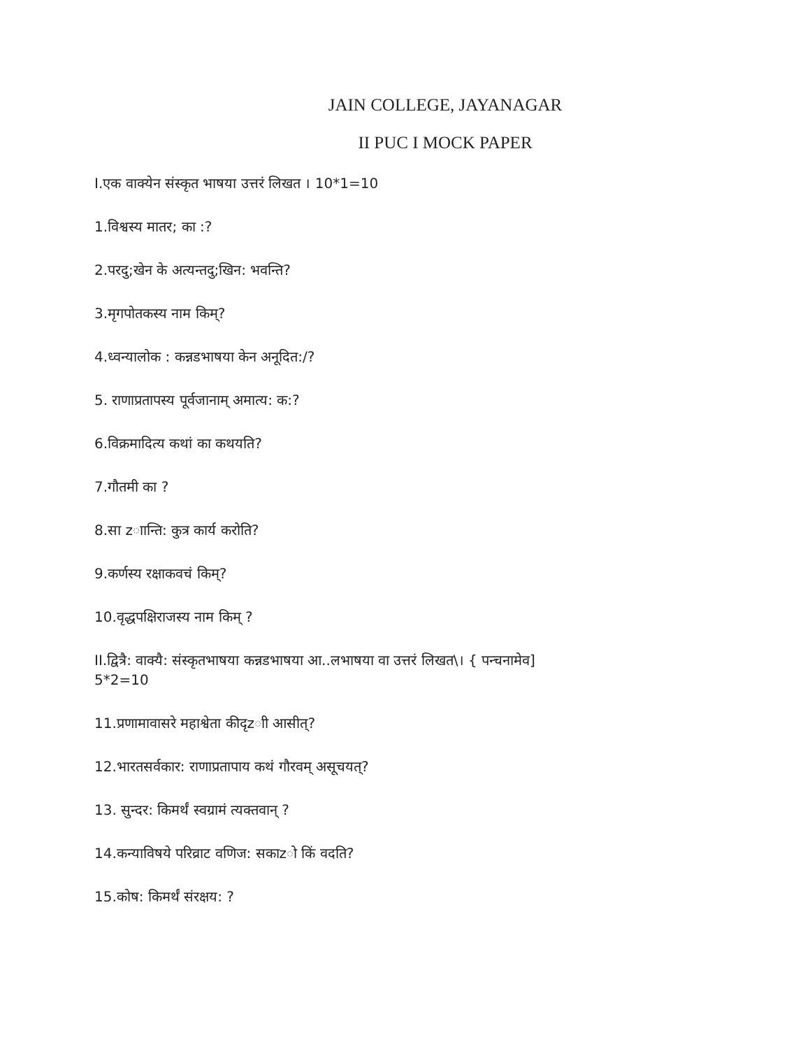JAIN COLLEGE, JAYANAGAR
II PUC I MOCK PAPER
I.एक वाक्येन संस्कृत भाषया उत्तरं लिखत । 10*1=10
1.विश्वस्य मातर; का :?
2.परदु;खेन के अत्यन्तदु;खिन: भवन्ति?
3.मृगपोतकस्य नाम किम्?
4.ध्वन्यालोक : कन्नडभाषया केन अनूदित:/?
5. राणाप्रतापस्य पूर्वजानाम् अमात्य: क:?
6.विक्रमादित्य कथां का कथयति?
7.गौतमी का ?
8.सा zाान्ति: कुत्र कार्य करोति?
9.कर्णस्य रक्षाकवचं किम्?
10.वृद्धपक्षिराजस्य नाम किम् ?
II.द्वित्रै: वाक्यै: संस्कृतभाषया कन्नडभाषया आ..लभाषया वा उत्तरं लिखत\। { पन्चनामेव]
5*2=10
11.प्रणामावासरे महाश्वेता कीदृzाी आसीत्?
12.भारतसर्वकार: राणाप्रतापाय कथं गौरवम् असूचयत्?
13. सुन्दर: किमर्थं स्वग्रामं त्यक्तवान् ?
14.कन्याविषये परिव्राट वणिज: सकाzो किं वदति?
15.कोष: किमर्थं संरक्षय: ?